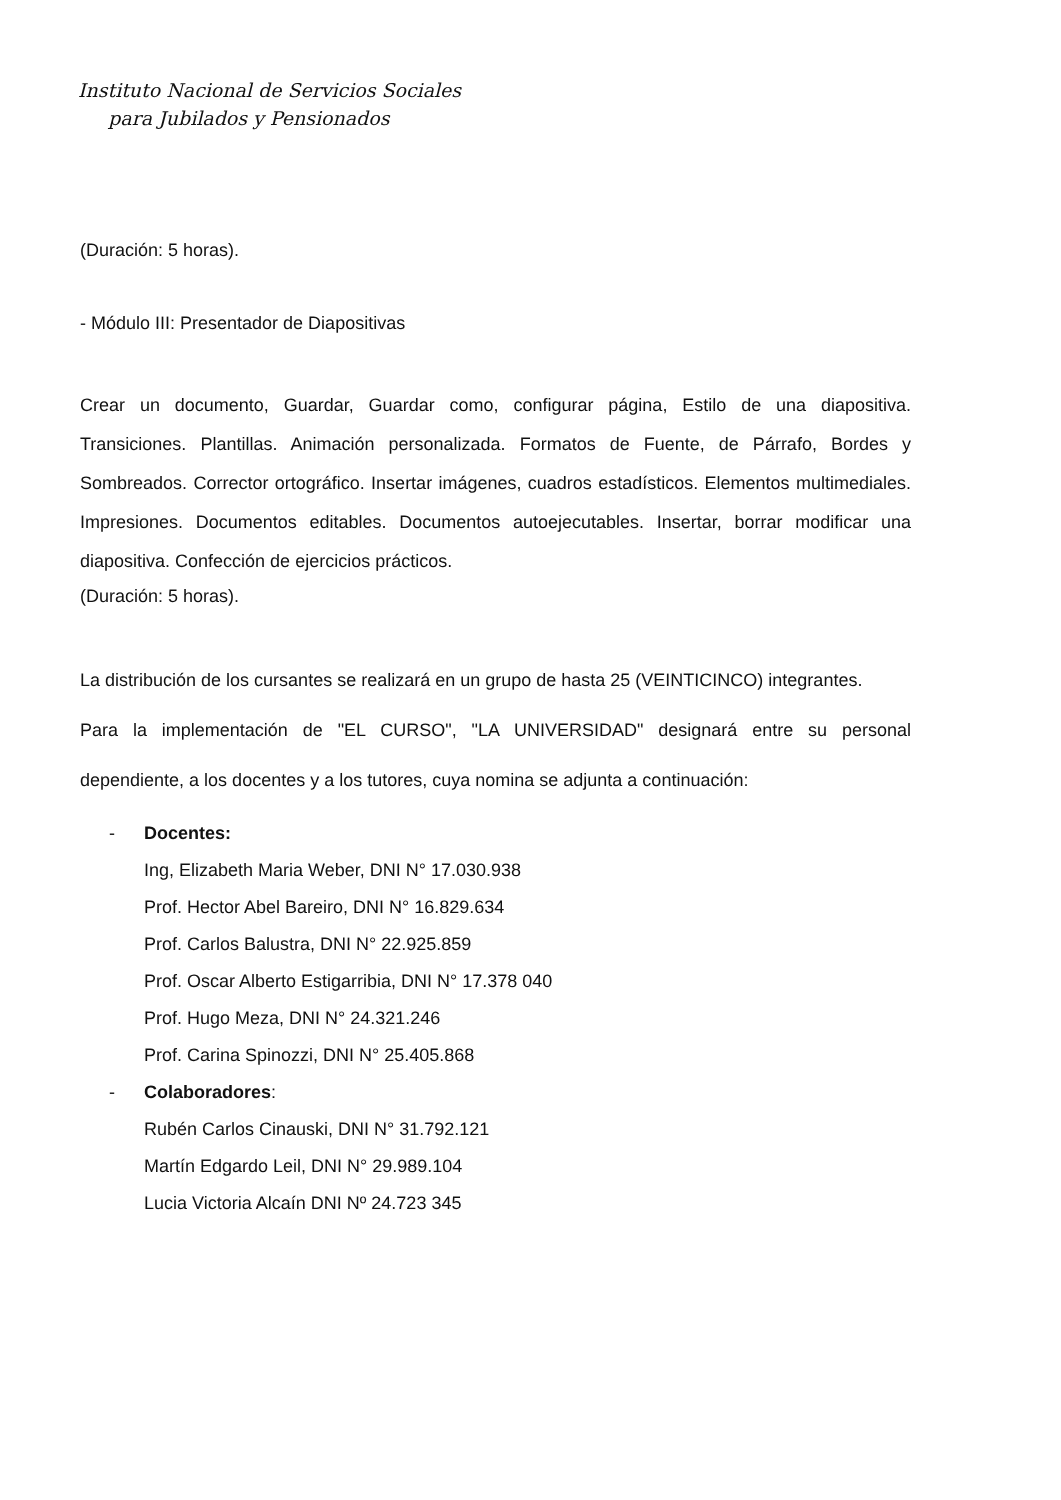Instituto Nacional de Servicios Sociales
para Jubilados y Pensionados
(Duración: 5 horas).
- Módulo III: Presentador de Diapositivas
Crear un documento, Guardar, Guardar como, configurar página, Estilo de una diapositiva. Transiciones. Plantillas. Animación personalizada. Formatos de Fuente, de Párrafo, Bordes y Sombreados. Corrector ortográfico. Insertar imágenes, cuadros estadísticos. Elementos multimediales. Impresiones. Documentos editables. Documentos autoejecutables. Insertar, borrar modificar una diapositiva. Confección de ejercicios prácticos.
(Duración: 5 horas).
La distribución de los cursantes se realizará en un grupo de hasta 25 (VEINTICINCO) integrantes.
Para la implementación de "EL CURSO", "LA UNIVERSIDAD" designará entre su personal dependiente, a los docentes y a los tutores, cuya nomina se adjunta a continuación:
- Docentes:
Ing, Elizabeth Maria Weber, DNI N° 17.030.938
Prof. Hector Abel Bareiro, DNI N° 16.829.634
Prof. Carlos Balustra, DNI N° 22.925.859
Prof. Oscar Alberto Estigarribia, DNI N° 17.378 040
Prof. Hugo Meza, DNI N° 24.321.246
Prof. Carina Spinozzi, DNI N° 25.405.868
- Colaboradores:
Rubén Carlos Cinauski, DNI N° 31.792.121
Martín Edgardo Leil, DNI N° 29.989.104
Lucia Victoria Alcaín DNI Nº 24.723 345